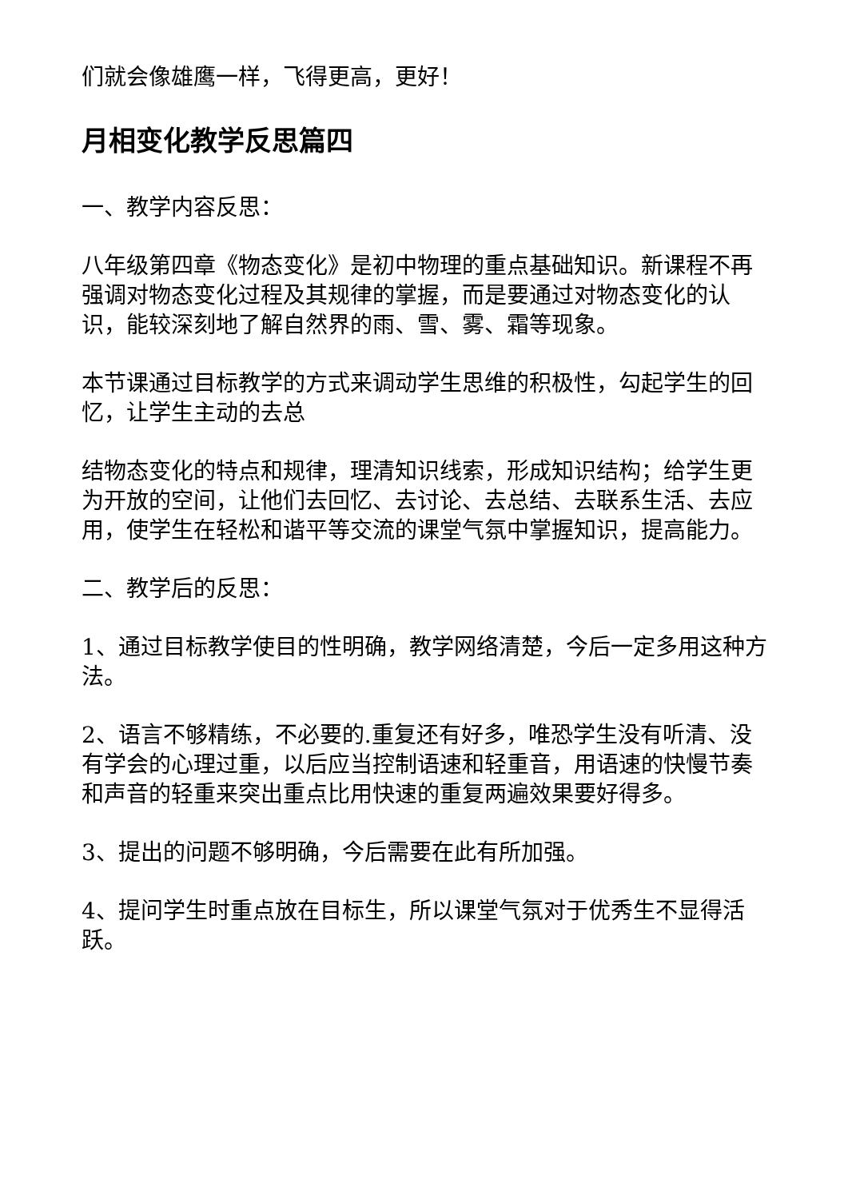们就会像雄鹰一样，飞得更高，更好！
月相变化教学反思篇四
一、教学内容反思：
八年级第四章《物态变化》是初中物理的重点基础知识。新课程不再强调对物态变化过程及其规律的掌握，而是要通过对物态变化的认识，能较深刻地了解自然界的雨、雪、雾、霜等现象。
本节课通过目标教学的方式来调动学生思维的积极性，勾起学生的回忆，让学生主动的去总
结物态变化的特点和规律，理清知识线索，形成知识结构；给学生更为开放的空间，让他们去回忆、去讨论、去总结、去联系生活、去应用，使学生在轻松和谐平等交流的课堂气氛中掌握知识，提高能力。
二、教学后的反思：
1、通过目标教学使目的性明确，教学网络清楚，今后一定多用这种方法。
2、语言不够精练，不必要的.重复还有好多，唯恐学生没有听清、没有学会的心理过重，以后应当控制语速和轻重音，用语速的快慢节奏和声音的轻重来突出重点比用快速的重复两遍效果要好得多。
3、提出的问题不够明确，今后需要在此有所加强。
4、提问学生时重点放在目标生，所以课堂气氛对于优秀生不显得活跃。